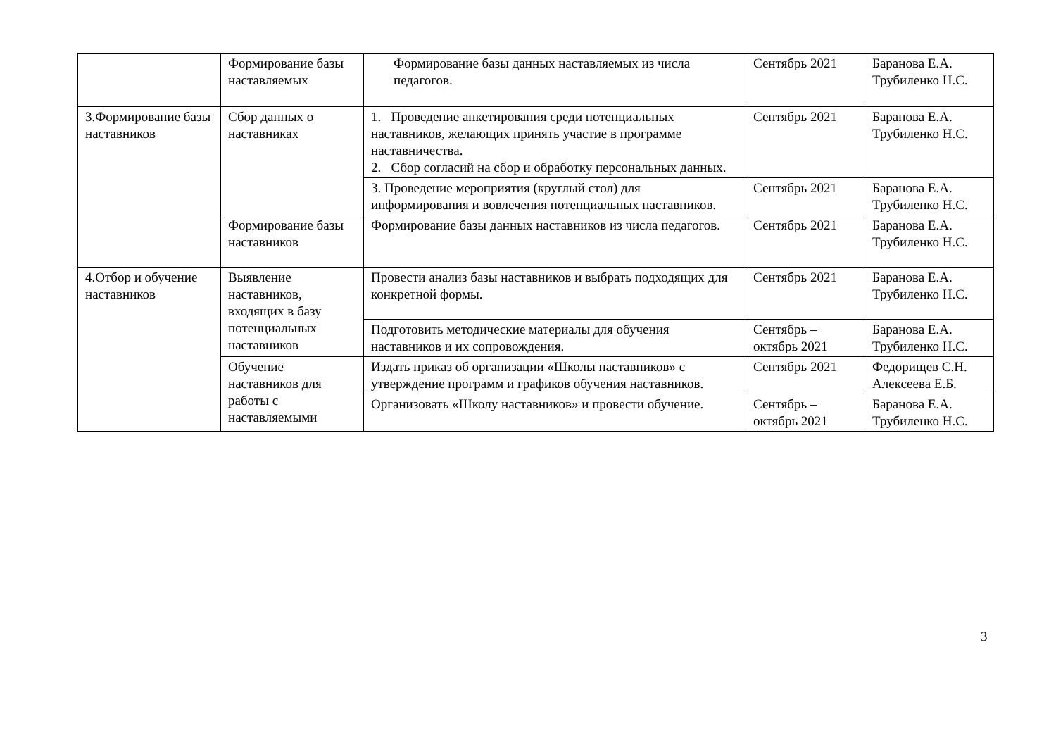| | Формирование базы наставляемых | Формирование базы данных наставляемых из числа педагогов. | Сентябрь 2021 | Баранова Е.А. Трубиленко Н.С. |
| 3.Формирование базы наставников | Сбор данных о наставниках | 1. Проведение анкетирования среди потенциальных наставников, желающих принять участие в программе наставничества. 2. Сбор согласий на сбор и обработку персональных данных. | Сентябрь 2021 | Баранова Е.А. Трубиленко Н.С. |
| | | 3. Проведение мероприятия (круглый стол) для информирования и вовлечения потенциальных наставников. | Сентябрь 2021 | Баранова Е.А. Трубиленко Н.С. |
| | Формирование базы наставников | Формирование базы данных наставников из числа педагогов. | Сентябрь 2021 | Баранова Е.А. Трубиленко Н.С. |
| 4.Отбор и обучение наставников | Выявление наставников, входящих в базу потенциальных наставников | Провести анализ базы наставников и выбрать подходящих для конкретной формы. | Сентябрь 2021 | Баранова Е.А. Трубиленко Н.С. |
| | | Подготовить методические материалы для обучения наставников и их сопровождения. | Сентябрь – октябрь 2021 | Баранова Е.А. Трубиленко Н.С. |
| | Обучение наставников для работы с наставляемыми | Издать приказ об организации «Школы наставников» с утверждение программ и графиков обучения наставников. | Сентябрь 2021 | Федорищев С.Н. Алексеева Е.Б. |
| | | Организовать «Школу наставников» и провести обучение. | Сентябрь – октябрь 2021 | Баранова Е.А. Трубиленко Н.С. |
3